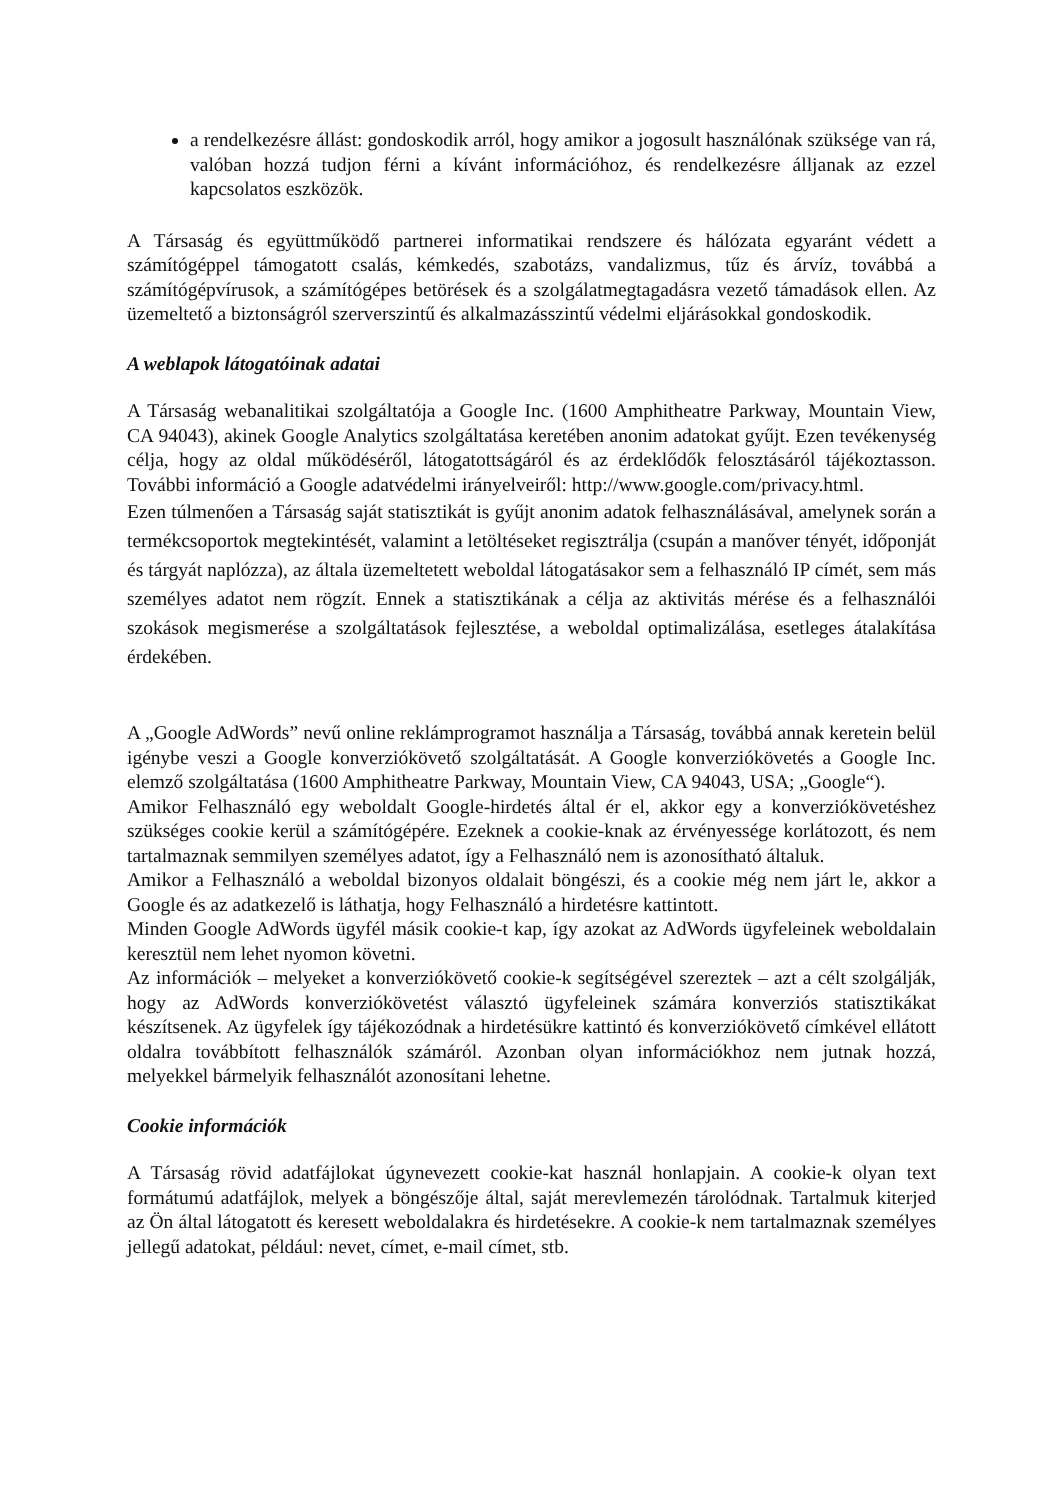a rendelkezésre állást: gondoskodik arról, hogy amikor a jogosult használónak szüksége van rá, valóban hozzá tudjon férni a kívánt információhoz, és rendelkezésre álljanak az ezzel kapcsolatos eszközök.
A Társaság és együttműködő partnerei informatikai rendszere és hálózata egyaránt védett a számítógéppel támogatott csalás, kémkedés, szabotázs, vandalizmus, tűz és árvíz, továbbá a számítógépvírusok, a számítógépes betörések és a szolgálatmegtagadásra vezető támadások ellen. Az üzemeltető a biztonságról szerverszintű és alkalmazásszintű védelmi eljárásokkal gondoskodik.
A weblapok látogatóinak adatai
A Társaság webanalitikai szolgáltatója a Google Inc. (1600 Amphitheatre Parkway, Mountain View, CA 94043), akinek Google Analytics szolgáltatása keretében anonim adatokat gyűjt. Ezen tevékenység célja, hogy az oldal működéséről, látogatottságáról és az érdeklődők felosztásáról tájékoztasson. További információ a Google adatvédelmi irányelveiről: http://www.google.com/privacy.html.
Ezen túlmenően a Társaság saját statisztikát is gyűjt anonim adatok felhasználásával, amelynek során a termékcsoportok megtekintését, valamint a letöltéseket regisztrálja (csupán a manőver tényét, időponját és tárgyát naplózza), az általa üzemeltetett weboldal látogatásakor sem a felhasználó IP címét, sem más személyes adatot nem rögzít. Ennek a statisztikának a célja az aktivitás mérése és a felhasználói szokások megismerése a szolgáltatások fejlesztése, a weboldal optimalizálása, esetleges átalakítása érdekében.
A „Google AdWords” nevű online reklámprogramot használja a Társaság, továbbá annak keretein belül igénybe veszi a Google konverziókövető szolgáltatását. A Google konverziókövetés a Google Inc. elemző szolgáltatása (1600 Amphitheatre Parkway, Mountain View, CA 94043, USA; „Google“).
Amikor Felhasználó egy weboldalt Google-hirdetés által ér el, akkor egy a konverziókövetéshez szükséges cookie kerül a számítógépére. Ezeknek a cookie-knak az érvényessége korlátozott, és nem tartalmaznak semmilyen személyes adatot, így a Felhasználó nem is azonosítható általuk.
Amikor a Felhasználó a weboldal bizonyos oldalait böngészi, és a cookie még nem járt le, akkor a Google és az adatkezelő is láthatja, hogy Felhasználó a hirdetésre kattintott.
Minden Google AdWords ügyfél másik cookie-t kap, így azokat az AdWords ügyfeleinek weboldalain keresztül nem lehet nyomon követni.
Az információk – melyeket a konverziókövető cookie-k segítségével szereztek – azt a célt szolgálják, hogy az AdWords konverziókövetést választó ügyfeleinek számára konverziós statisztikákat készítsenek. Az ügyfelek így tájékozódnak a hirdetésükre kattintó és konverziókövető címkével ellátott oldalra továbbított felhasználók számáról. Azonban olyan információkhoz nem jutnak hozzá, melyekkel bármelyik felhasználót azonosítani lehetne.
Cookie információk
A Társaság rövid adatfájlokat úgynevezett cookie-kat használ honlapjain. A cookie-k olyan text formátumú adatfájlok, melyek a böngészője által, saját merevlemezén tárolódnak. Tartalmuk kiterjed az Ön által látogatott és keresett weboldalakra és hirdetésekre. A cookie-k nem tartalmaznak személyes jellegű adatokat, például: nevet, címet, e-mail címet, stb.